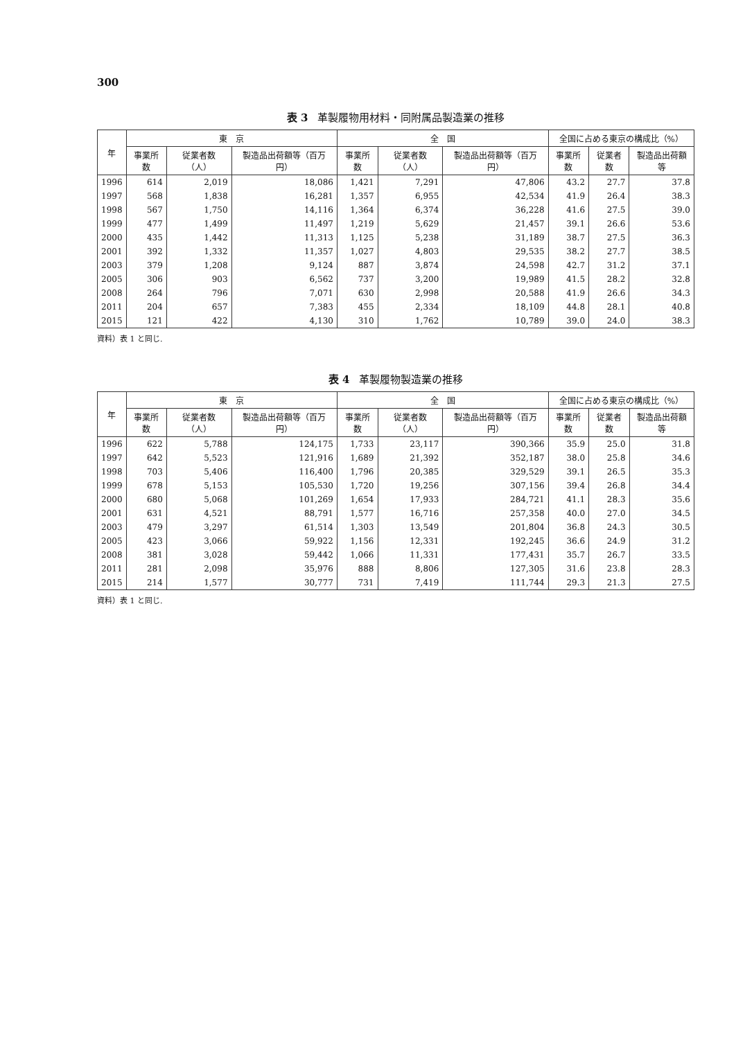300
表 3 革製履物用材料・同附属品製造業の推移
| 年 | 東 京 | | | 全 国 | | | 全国に占める東京の構成比（%） | | |
| --- | --- | --- | --- | --- | --- | --- | --- | --- | --- |
| | 事業所数 | 従業者数（人） | 製造品出荷額等（百万円） | 事業所数 | 従業者数（人） | 製造品出荷額等（百万円） | 事業所数 | 従業者数 | 製造品出荷額等 |
| 1996 | 614 | 2,019 | 18,086 | 1,421 | 7,291 | 47,806 | 43.2 | 27.7 | 37.8 |
| 1997 | 568 | 1,838 | 16,281 | 1,357 | 6,955 | 42,534 | 41.9 | 26.4 | 38.3 |
| 1998 | 567 | 1,750 | 14,116 | 1,364 | 6,374 | 36,228 | 41.6 | 27.5 | 39.0 |
| 1999 | 477 | 1,499 | 11,497 | 1,219 | 5,629 | 21,457 | 39.1 | 26.6 | 53.6 |
| 2000 | 435 | 1,442 | 11,313 | 1,125 | 5,238 | 31,189 | 38.7 | 27.5 | 36.3 |
| 2001 | 392 | 1,332 | 11,357 | 1,027 | 4,803 | 29,535 | 38.2 | 27.7 | 38.5 |
| 2003 | 379 | 1,208 | 9,124 | 887 | 3,874 | 24,598 | 42.7 | 31.2 | 37.1 |
| 2005 | 306 | 903 | 6,562 | 737 | 3,200 | 19,989 | 41.5 | 28.2 | 32.8 |
| 2008 | 264 | 796 | 7,071 | 630 | 2,998 | 20,588 | 41.9 | 26.6 | 34.3 |
| 2011 | 204 | 657 | 7,383 | 455 | 2,334 | 18,109 | 44.8 | 28.1 | 40.8 |
| 2015 | 121 | 422 | 4,130 | 310 | 1,762 | 10,789 | 39.0 | 24.0 | 38.3 |
資料）表 1 と同じ.
表 4 革製履物製造業の推移
| 年 | 東 京 | | | 全 国 | | | 全国に占める東京の構成比（%） | | |
| --- | --- | --- | --- | --- | --- | --- | --- | --- | --- |
| | 事業所数 | 従業者数（人） | 製造品出荷額等（百万円） | 事業所数 | 従業者数（人） | 製造品出荷額等（百万円） | 事業所数 | 従業者数 | 製造品出荷額等 |
| 1996 | 622 | 5,788 | 124,175 | 1,733 | 23,117 | 390,366 | 35.9 | 25.0 | 31.8 |
| 1997 | 642 | 5,523 | 121,916 | 1,689 | 21,392 | 352,187 | 38.0 | 25.8 | 34.6 |
| 1998 | 703 | 5,406 | 116,400 | 1,796 | 20,385 | 329,529 | 39.1 | 26.5 | 35.3 |
| 1999 | 678 | 5,153 | 105,530 | 1,720 | 19,256 | 307,156 | 39.4 | 26.8 | 34.4 |
| 2000 | 680 | 5,068 | 101,269 | 1,654 | 17,933 | 284,721 | 41.1 | 28.3 | 35.6 |
| 2001 | 631 | 4,521 | 88,791 | 1,577 | 16,716 | 257,358 | 40.0 | 27.0 | 34.5 |
| 2003 | 479 | 3,297 | 61,514 | 1,303 | 13,549 | 201,804 | 36.8 | 24.3 | 30.5 |
| 2005 | 423 | 3,066 | 59,922 | 1,156 | 12,331 | 192,245 | 36.6 | 24.9 | 31.2 |
| 2008 | 381 | 3,028 | 59,442 | 1,066 | 11,331 | 177,431 | 35.7 | 26.7 | 33.5 |
| 2011 | 281 | 2,098 | 35,976 | 888 | 8,806 | 127,305 | 31.6 | 23.8 | 28.3 |
| 2015 | 214 | 1,577 | 30,777 | 731 | 7,419 | 111,744 | 29.3 | 21.3 | 27.5 |
資料）表 1 と同じ.